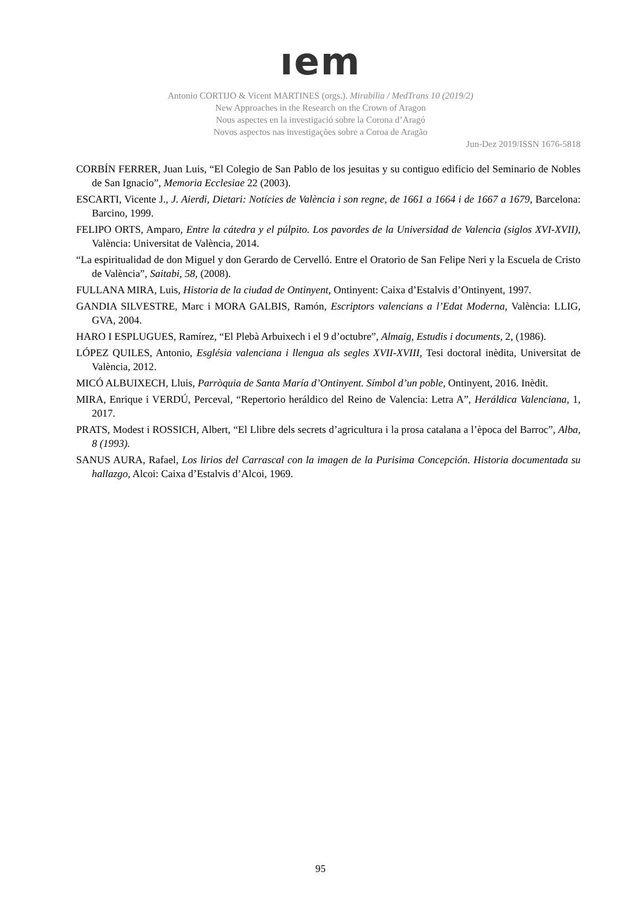ıem
Antonio CORTIJO & Vicent MARTINES (orgs.). Mirabilia / MedTrans 10 (2019/2)
New Approaches in the Research on the Crown of Aragon
Nous aspectes en la investigació sobre la Corona d’Aragó
Novos aspectos nas investigações sobre a Coroa de Aragão
Jun-Dez 2019/ISSN 1676-5818
CORBÍN FERRER, Juan Luis, “El Colegio de San Pablo de los jesuitas y su contiguo edificio del Seminario de Nobles de San Ignacio”, Memoria Ecclesiae 22 (2003).
ESCARTI, Vicente J., J. Aierdi, Dietari: Notícies de València i son regne, de 1661 a 1664 i de 1667 a 1679, Barcelona: Barcino, 1999.
FELIPO ORTS, Amparo, Entre la cátedra y el púlpito. Los pavordes de la Universidad de Valencia (siglos XVI-XVII), València: Universitat de València, 2014.
“La espiritualidad de don Miguel y don Gerardo de Cervelló. Entre el Oratorio de San Felipe Neri y la Escuela de Cristo de València”, Saitabi, 58, (2008).
FULLANA MIRA, Luis, Historia de la ciudad de Ontinyent, Ontinyent: Caixa d’Estalvis d’Ontinyent, 1997.
GANDIA SILVESTRE, Marc i MORA GALBIS, Ramón, Escriptors valencians a l’Edat Moderna, València: LLIG, GVA, 2004.
HARO I ESPLUGUES, Ramírez, “El Plebà Arbuixech i el 9 d’octubre”, Almaig, Estudis i documents, 2, (1986).
LÓPEZ QUILES, Antonio, Església valenciana i llengua als segles XVII-XVIII, Tesi doctoral inèdita, Universitat de València, 2012.
MICÓ ALBUIXECH, Lluis, Parròquia de Santa María d’Ontinyent. Símbol d’un poble, Ontinyent, 2016. Inèdit.
MIRA, Enrique i VERDÚ, Perceval, “Repertorio heráldico del Reino de Valencia: Letra A”, Heráldica Valenciana, 1, 2017.
PRATS, Modest i ROSSICH, Albert, “El Llibre dels secrets d’agricultura i la prosa catalana a l’època del Barroc”, Alba, 8 (1993).
SANUS AURA, Rafael, Los lirios del Carrascal con la imagen de la Purisima Concepción. Historia documentada su hallazgo, Alcoi: Caixa d’Estalvis d’Alcoi, 1969.
95